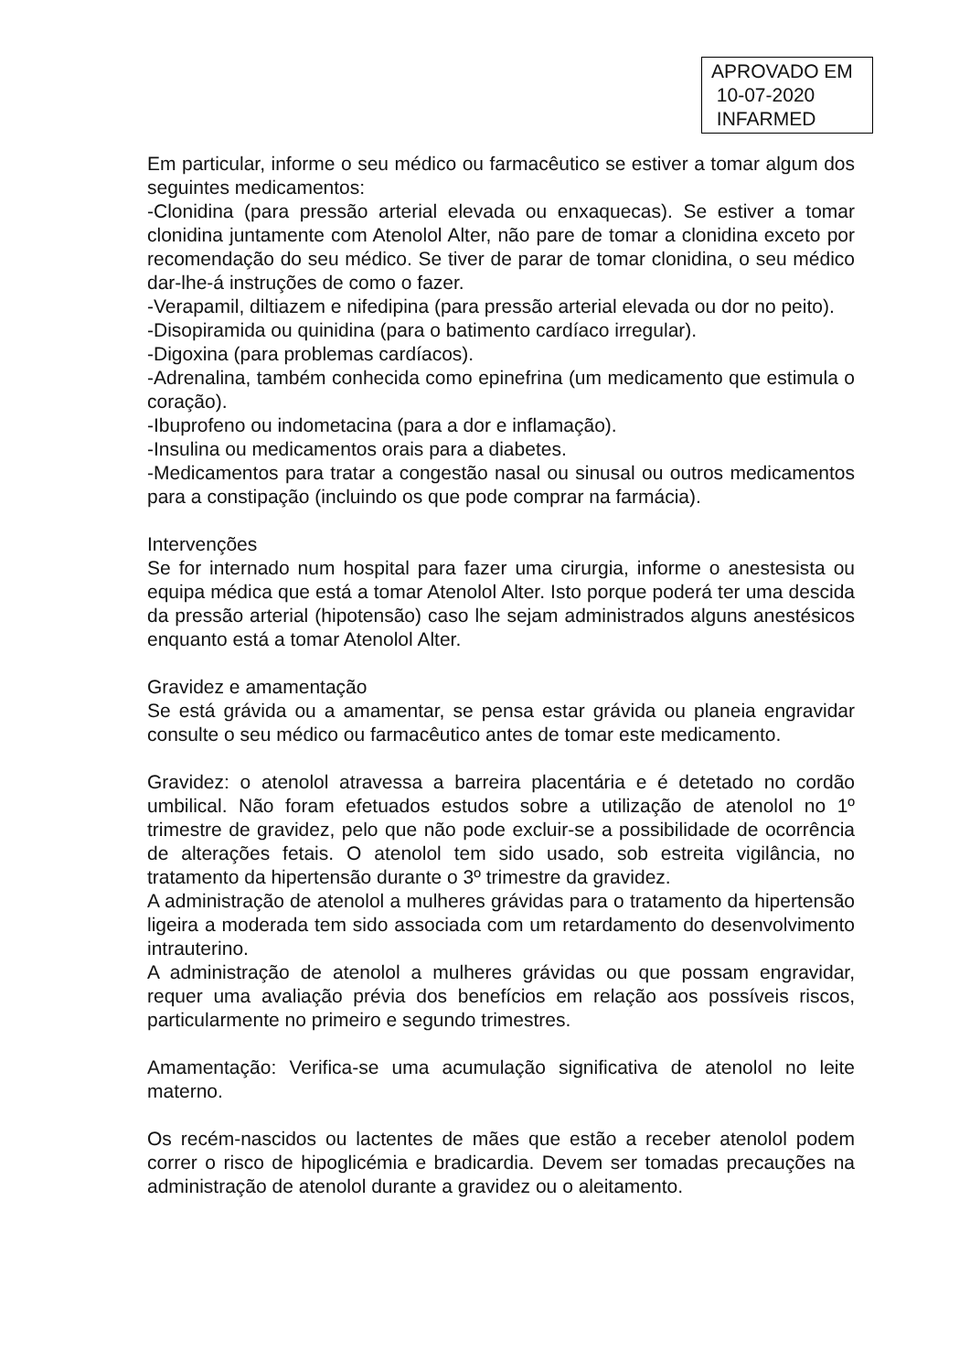APROVADO EM
10-07-2020
INFARMED
Em particular, informe o seu médico ou farmacêutico se estiver a tomar algum dos seguintes medicamentos:
-Clonidina (para pressão arterial elevada ou enxaquecas). Se estiver a tomar clonidina juntamente com Atenolol Alter, não pare de tomar a clonidina exceto por recomendação do seu médico. Se tiver de parar de tomar clonidina, o seu médico dar-lhe-á instruções de como o fazer.
-Verapamil, diltiazem e nifedipina (para pressão arterial elevada ou dor no peito).
-Disopiramida ou quinidina (para o batimento cardíaco irregular).
-Digoxina (para problemas cardíacos).
-Adrenalina, também conhecida como epinefrina (um medicamento que estimula o coração).
-Ibuprofeno ou indometacina (para a dor e inflamação).
-Insulina ou medicamentos orais para a diabetes.
-Medicamentos para tratar a congestão nasal ou sinusal ou outros medicamentos para a constipação (incluindo os que pode comprar na farmácia).
Intervenções
Se for internado num hospital para fazer uma cirurgia, informe o anestesista ou equipa médica que está a tomar Atenolol Alter. Isto porque poderá ter uma descida da pressão arterial (hipotensão) caso lhe sejam administrados alguns anestésicos enquanto está a tomar Atenolol Alter.
Gravidez e amamentação
Se está grávida ou a amamentar, se pensa estar grávida ou planeia engravidar consulte o seu médico ou farmacêutico antes de tomar este medicamento.
Gravidez: o atenolol atravessa a barreira placentária e é detetado no cordão umbilical. Não foram efetuados estudos sobre a utilização de atenolol no 1º trimestre de gravidez, pelo que não pode excluir-se a possibilidade de ocorrência de alterações fetais. O atenolol tem sido usado, sob estreita vigilância, no tratamento da hipertensão durante o 3º trimestre da gravidez.
A administração de atenolol a mulheres grávidas para o tratamento da hipertensão ligeira a moderada tem sido associada com um retardamento do desenvolvimento intrauterino.
A administração de atenolol a mulheres grávidas ou que possam engravidar, requer uma avaliação prévia dos benefícios em relação aos possíveis riscos, particularmente no primeiro e segundo trimestres.
Amamentação: Verifica-se uma acumulação significativa de atenolol no leite materno.
Os recém-nascidos ou lactentes de mães que estão a receber atenolol podem correr o risco de hipoglicémia e bradicardia. Devem ser tomadas precauções na administração de atenolol durante a gravidez ou o aleitamento.